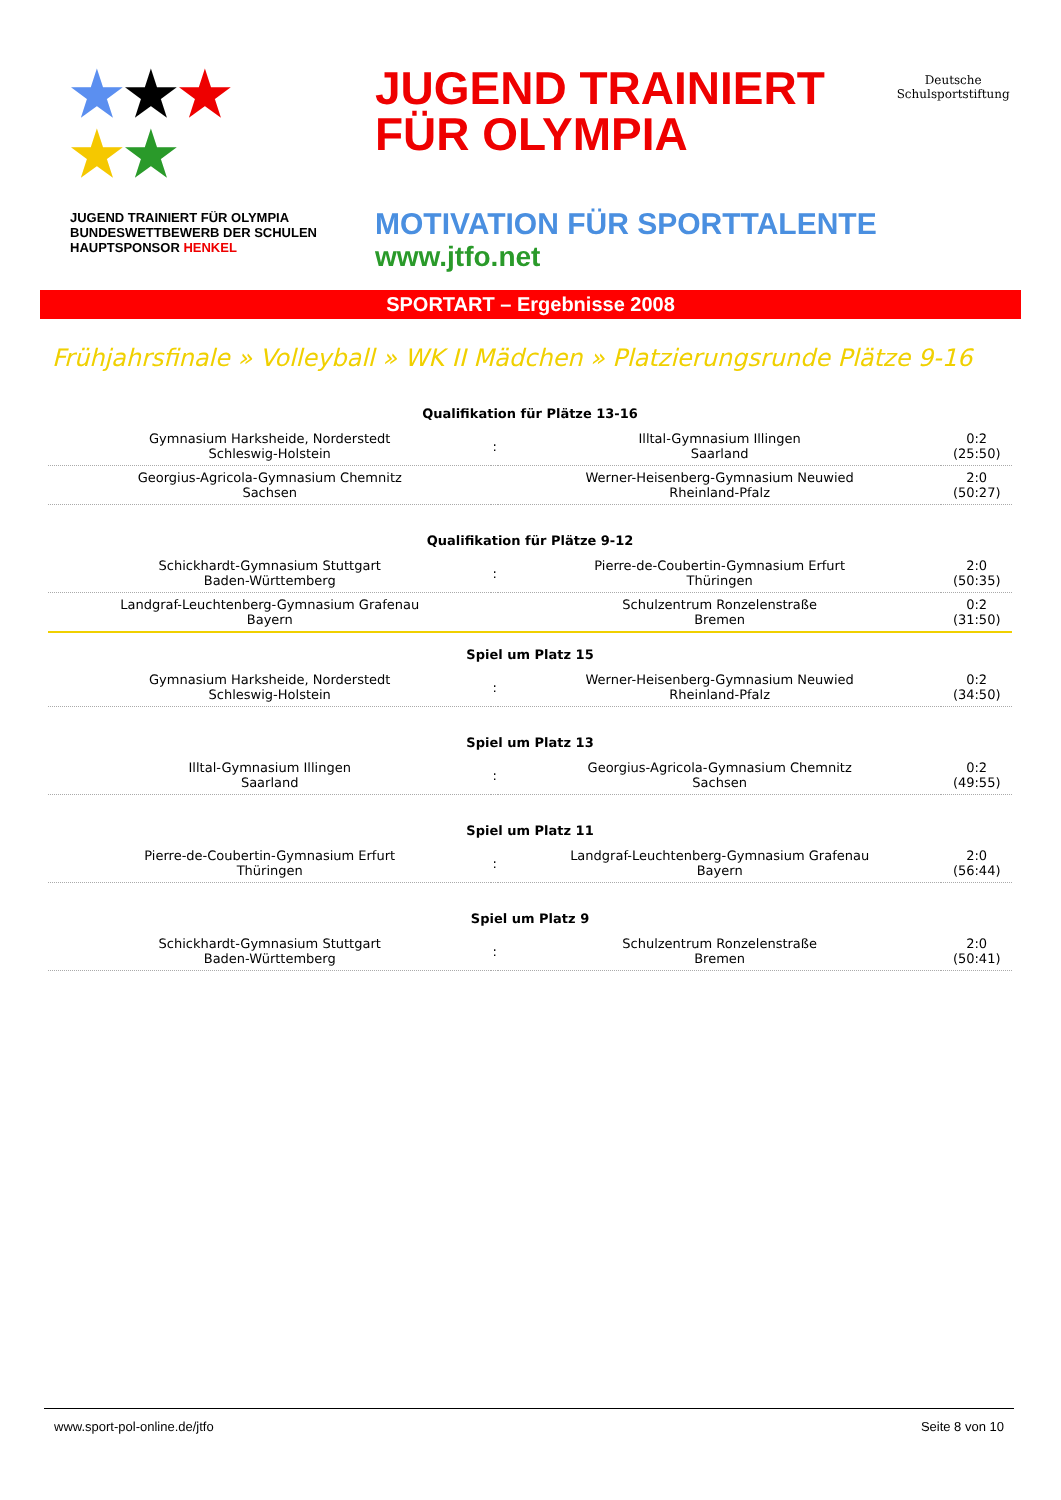★★★
★★
JUGEND TRAINIERT FÜR OLYMPIA BUNDESWETTBEWERB DER SCHULEN HAUPTSPONSOR HENKEL
JUGEND TRAINIERT
FÜR OLYMPIA
MOTIVATION FÜR SPORTTALENTE
www.jtfo.net
Deutsche
Schulsportstiftung
SPORTART – Ergebnisse 2008
Frühjahrsfinale » Volleyball » WK II Mädchen » Platzierungsrunde Plätze 9-16
| Qualifikation für Plätze 13-16 | | | |
| --- | --- | --- | --- |
| Gymnasium Harksheide, Norderstedt Schleswig-Holstein | : | Illtal-Gymnasium Illingen Saarland | 0:2 (25:50) |
| Georgius-Agricola-Gymnasium Chemnitz Sachsen | | Werner-Heisenberg-Gymnasium Neuwied Rheinland-Pfalz | 2:0 (50:27) |
| Qualifikation für Plätze 9-12 | | | |
| Schickhardt-Gymnasium Stuttgart Baden-Württemberg | : | Pierre-de-Coubertin-Gymnasium Erfurt Thüringen | 2:0 (50:35) |
| Landgraf-Leuchtenberg-Gymnasium Grafenau Bayern | | Schulzentrum Ronzelenstraße Bremen | 0:2 (31:50) |
| Spiel um Platz 15 | | | |
| Gymnasium Harksheide, Norderstedt Schleswig-Holstein | : | Werner-Heisenberg-Gymnasium Neuwied Rheinland-Pfalz | 0:2 (34:50) |
| Spiel um Platz 13 | | | |
| Illtal-Gymnasium Illingen Saarland | : | Georgius-Agricola-Gymnasium Chemnitz Sachsen | 0:2 (49:55) |
| Spiel um Platz 11 | | | |
| Pierre-de-Coubertin-Gymnasium Erfurt Thüringen | : | Landgraf-Leuchtenberg-Gymnasium Grafenau Bayern | 2:0 (56:44) |
| Spiel um Platz 9 | | | |
| Schickhardt-Gymnasium Stuttgart Baden-Württemberg | : | Schulzentrum Ronzelenstraße Bremen | 2:0 (50:41) |
www.sport-pol-online.de/jtfo Seite 8 von 10